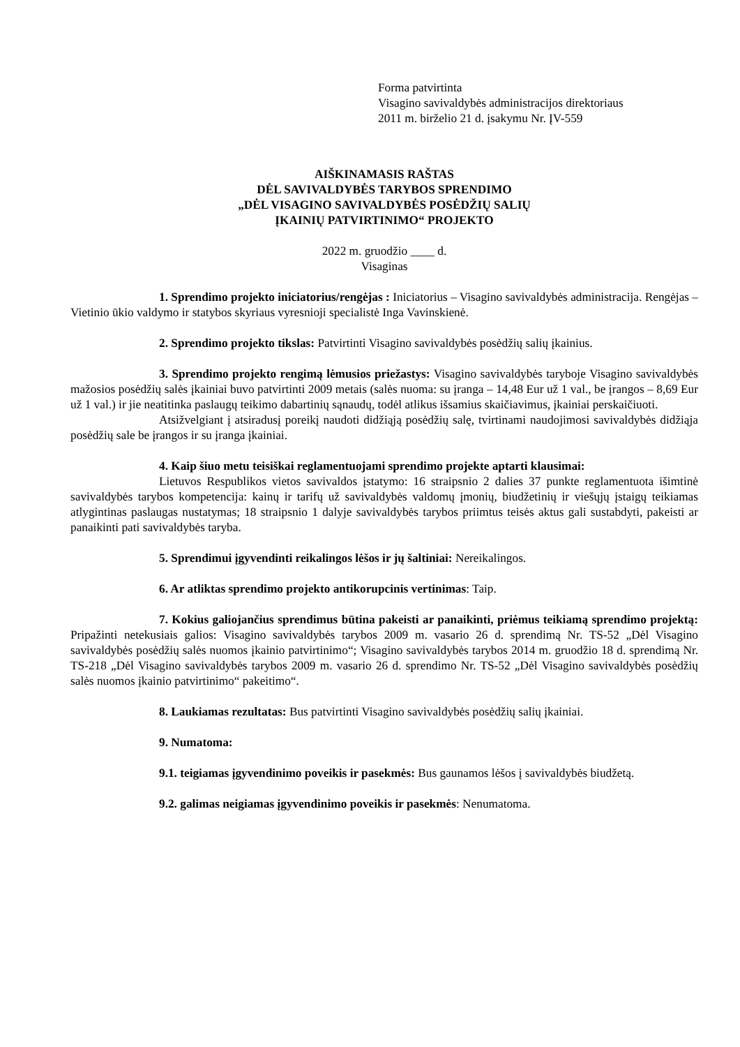Forma patvirtinta
Visagino savivaldybės administracijos direktoriaus
2011 m. birželio 21 d. įsakymu Nr. ĮV-559
AIŠKINAMASIS RAŠTAS
DĖL SAVIVALDYBĖS TARYBOS SPRENDIMO
„DĖL VISAGINO SAVIVALDYBĖS POSĖDŽIŲ SALIŲ
ĮKAINIŲ PATVIRTINIMO“ PROJEKTO
2022 m. gruodžio ____ d.
Visaginas
1. Sprendimo projekto iniciatorius/rengėjas : Iniciatorius – Visagino savivaldybės administracija. Rengėjas – Vietinio ūkio valdymo ir statybos skyriaus vyresnioji specialistė Inga Vavinskienė.
2. Sprendimo projekto tikslas: Patvirtinti Visagino savivaldybės posėdžių salių įkainius.
3. Sprendimo projekto rengimą lėmusios priežastys: Visagino savivaldybės taryboje Visagino savivaldybės mažosios posėdžių salės įkainiai buvo patvirtinti 2009 metais (salės nuoma: su įranga – 14,48 Eur už 1 val., be įrangos – 8,69 Eur už 1 val.) ir jie neatitinka paslaugų teikimo dabartinių sąnaudų, todėl atlikus išsamius skaičiavimus, įkainiai perskaičiuoti.
Atsižvelgiant į atsiradusį poreikį naudoti didžiąją posėdžių salę, tvirtinami naudojimosi savivaldybės didžiąja posėdžių sale be įrangos ir su įranga įkainiai.
4. Kaip šiuo metu teisiškai reglamentuojami sprendimo projekte aptarti klausimai:
Lietuvos Respublikos vietos savivaldos įstatymo: 16 straipsnio 2 dalies 37 punkte reglamentuota išimtinė savivaldybės tarybos kompetencija: kainų ir tarifų už savivaldybės valdomų įmonių, biudžetinių ir viešųjų įstaigų teikiamas atlygintinas paslaugas nustatymas; 18 straipsnio 1 dalyje savivaldybės tarybos priimtus teisės aktus gali sustabdyti, pakeisti ar panaikinti pati savivaldybės taryba.
5. Sprendimui įgyvendinti reikalingos lėšos ir jų šaltiniai: Nereikalingos.
6. Ar atliktas sprendimo projekto antikorupcinis vertinimas: Taip.
7. Kokius galiojančius sprendimus būtina pakeisti ar panaikinti, priėmus teikiamą sprendimo projektą: Pripažinti netekusiais galios: Visagino savivaldybės tarybos 2009 m. vasario 26 d. sprendimą Nr. TS-52 „Dėl Visagino savivaldybės posėdžių salės nuomos įkainio patvirtinimo“; Visagino savivaldybės tarybos 2014 m. gruodžio 18 d. sprendimą Nr. TS-218 „Dėl Visagino savivaldybės tarybos 2009 m. vasario 26 d. sprendimo Nr. TS-52 „Dėl Visagino savivaldybės posėdžių salės nuomos įkainio patvirtinimo“ pakeitimo“.
8. Laukiamas rezultatas: Bus patvirtinti Visagino savivaldybės posėdžių salių įkainiai.
9. Numatoma:
9.1. teigiamas įgyvendinimo poveikis ir pasekmės: Bus gaunamos lėšos į savivaldybės biudžetą.
9.2. galimas neigiamas įgyvendinimo poveikis ir pasekmės: Nenumatoma.